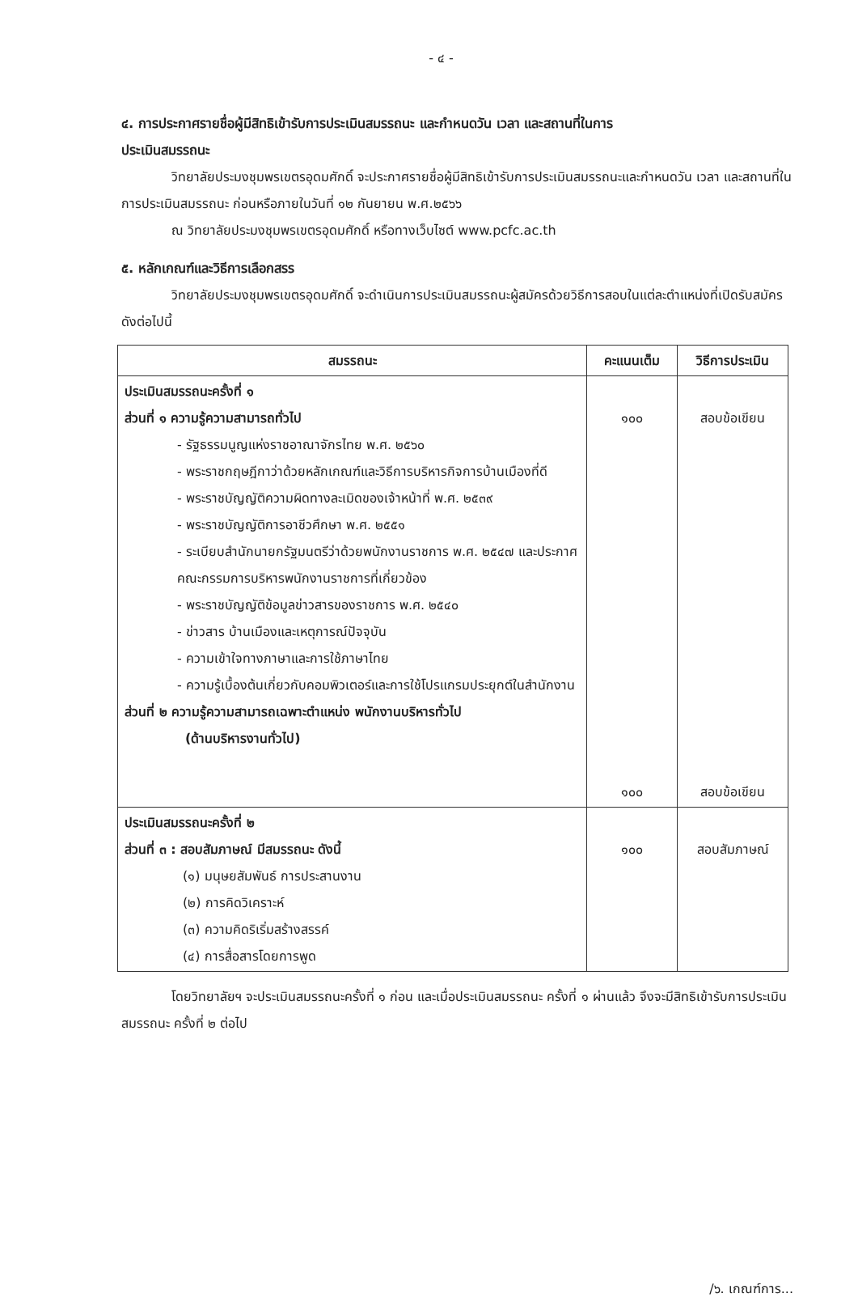- ๔ -
๔. การประกาศรายชื่อผู้มีสิทธิเข้ารับการประเมินสมรรถนะ และกำหนดวัน เวลา และสถานที่ในการ
ประเมินสมรรถนะ
วิทยาลัยประมงชุมพรเขตรอุดมศักดิ์ จะประกาศรายชื่อผู้มีสิทธิเข้ารับการประเมินสมรรถนะและกำหนดวัน เวลา และสถานที่ในการประเมินสมรรถนะ ก่อนหรือภายในวันที่ ๑๒ กันยายน พ.ศ.๒๕๖๖
ณ วิทยาลัยประมงชุมพรเขตรอุดมศักดิ์ หรือทางเว็บไซต์ www.pcfc.ac.th
๕. หลักเกณฑ์และวิธีการเลือกสรร
วิทยาลัยประมงชุมพรเขตรอุดมศักดิ์ จะดำเนินการประเมินสมรรถนะผู้สมัครด้วยวิธีการสอบในแต่ละตำแหน่งที่เปิดรับสมัคร ดังต่อไปนี้
| สมรรถนะ | คะแนนเต็ม | วิธีการประเมิน |
| --- | --- | --- |
| ประเมินสมรรถนะครั้งที่ ๑ ส่วนที่ ๑ ความรู้ความสามารถทั่วไป - รัฐธรรมนูญแห่งราชอาณาจักรไทย พ.ศ. ๒๕๖๐ - พระราชกฤษฎีกาว่าด้วยหลักเกณฑ์และวิธีการบริหารกิจการบ้านเมืองที่ดี - พระราชบัญญัติความผิดทางละเมิดของเจ้าหน้าที่ พ.ศ. ๒๕๓๙ - พระราชบัญญัติการอาชีวศึกษา พ.ศ. ๒๕๕๑ - ระเบียบสำนักนายกรัฐมนตรีว่าด้วยพนักงานราชการ พ.ศ. ๒๕๔๗ และประกาศคณะกรรมการบริหารพนักงานราชการที่เกี่ยวข้อง - พระราชบัญญัติข้อมูลข่าวสารของราชการ พ.ศ. ๒๕๔๐ - ข่าวสาร บ้านเมืองและเหตุการณ์ปัจจุบัน - ความเข้าใจทางภาษาและการใช้ภาษาไทย - ความรู้เบื้องต้นเกี่ยวกับคอมพิวเตอร์และการใช้โปรแกรมประยุกต์ในสำนักงาน ส่วนที่ ๒ ความรู้ความสามารถเฉพาะตำแหน่ง พนักงานบริหารทั่วไป (ด้านบริหารงานทั่วไป) | ๑๐๐ ๑๐๐ | สอบข้อเขียน สอบข้อเขียน |
| ประเมินสมรรถนะครั้งที่ ๒ ส่วนที่ ๓ : สอบสัมภาษณ์ มีสมรรถนะ ดังนี้ (๑) มนุษยสัมพันธ์ การประสานงาน (๒) การคิดวิเคราะห์ (๓) ความคิดริเริ่มสร้างสรรค์ (๔) การสื่อสารโดยการพูด | ๑๐๐ | สอบสัมภาษณ์ |
โดยวิทยาลัยฯ จะประเมินสมรรถนะครั้งที่ ๑ ก่อน และเมื่อประเมินสมรรถนะ ครั้งที่ ๑ ผ่านแล้ว จึงจะมีสิทธิเข้ารับการประเมินสมรรถนะ ครั้งที่ ๒ ต่อไป
/๖. เกณฑ์การ...